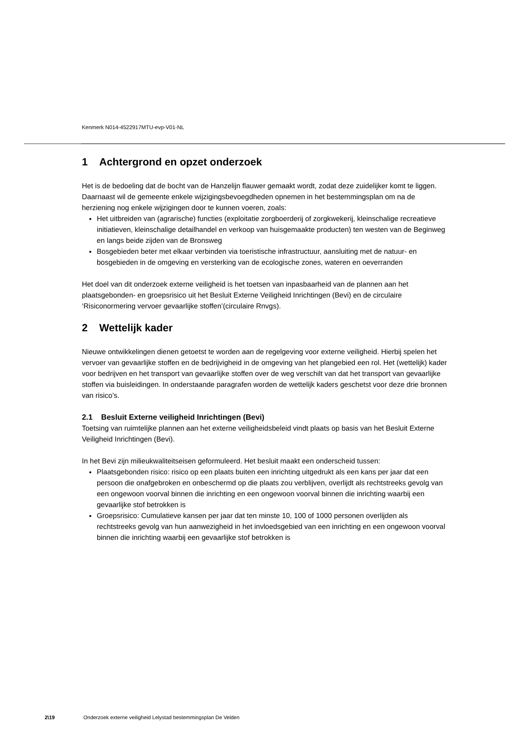Kenmerk N014-4522917MTU-evp-V01-NL
1 Achtergrond en opzet onderzoek
Het is de bedoeling dat de bocht van de Hanzelijn flauwer gemaakt wordt, zodat deze zuidelijker komt te liggen. Daarnaast wil de gemeente enkele wijzigingsbevoegdheden opnemen in het bestemmingsplan om na de herziening nog enkele wijzigingen door te kunnen voeren, zoals:
Het uitbreiden van (agrarische) functies (exploitatie zorgboerderij of zorgkwekerij, kleinschalige recreatieve initiatieven, kleinschalige detailhandel en verkoop van huisgemaakte producten) ten westen van de Beginweg en langs beide zijden van de Bronsweg
Bosgebieden beter met elkaar verbinden via toeristische infrastructuur, aansluiting met de natuur- en bosgebieden in de omgeving en versterking van de ecologische zones, wateren en oeverranden
Het doel van dit onderzoek externe veiligheid is het toetsen van inpasbaarheid van de plannen aan het plaatsgebonden- en groepsrisico uit het Besluit Externe Veiligheid Inrichtingen (Bevi) en de circulaire ‘Risiconormering vervoer gevaarlijke stoffen’(circulaire Rnvgs).
2 Wettelijk kader
Nieuwe ontwikkelingen dienen getoetst te worden aan de regelgeving voor externe veiligheid. Hierbij spelen het vervoer van gevaarlijke stoffen en de bedrijvigheid in de omgeving van het plangebied een rol. Het (wettelijk) kader voor bedrijven en het transport van gevaarlijke stoffen over de weg verschilt van dat het transport van gevaarlijke stoffen via buisleidingen. In onderstaande paragrafen worden de wettelijk kaders geschetst voor deze drie bronnen van risico’s.
2.1 Besluit Externe veiligheid Inrichtingen (Bevi)
Toetsing van ruimtelijke plannen aan het externe veiligheidsbeleid vindt plaats op basis van het Besluit Externe Veiligheid Inrichtingen (Bevi).
In het Bevi zijn milieukwaliteitseisen geformuleerd. Het besluit maakt een onderscheid tussen:
Plaatsgebonden risico: risico op een plaats buiten een inrichting uitgedrukt als een kans per jaar dat een persoon die onafgebroken en onbeschermd op die plaats zou verblijven, overlijdt als rechtstreeks gevolg van een ongewoon voorval binnen die inrichting en een ongewoon voorval binnen die inrichting waarbij een gevaarlijke stof betrokken is
Groepsrisico: Cumulatieve kansen per jaar dat ten minste 10, 100 of 1000 personen overlijden als rechtstreeks gevolg van hun aanwezigheid in het invloedsgebied van een inrichting en een ongewoon voorval binnen die inrichting waarbij een gevaarlijke stof betrokken is
2\19 Onderzoek externe veiligheid Lelystad bestemmingsplan De Velden